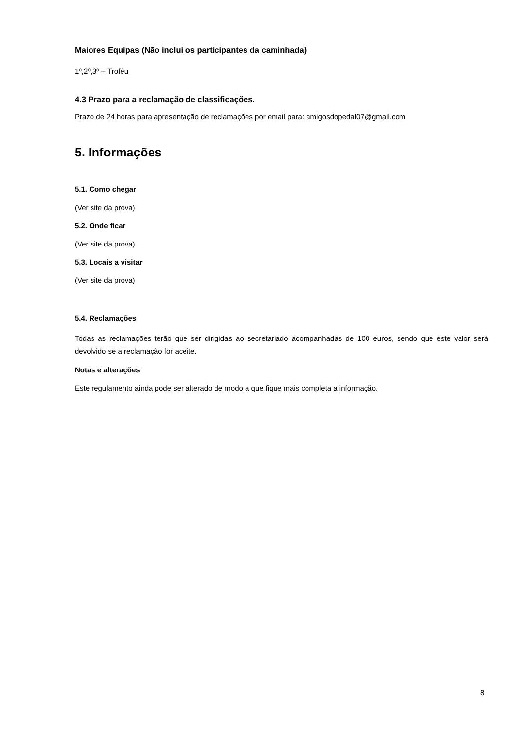Maiores Equipas (Não inclui os participantes da caminhada)
1º,2º,3º – Troféu
4.3 Prazo para a reclamação de classificações.
Prazo de 24 horas para apresentação de reclamações por email para: amigosdopedal07@gmail.com
5. Informações
5.1. Como chegar
(Ver site da prova)
5.2. Onde ficar
(Ver site da prova)
5.3. Locais a visitar
(Ver site da prova)
5.4. Reclamações
Todas as reclamações terão que ser dirigidas ao secretariado acompanhadas de 100 euros, sendo que este valor será devolvido se a reclamação for aceite.
Notas e alterações
Este regulamento ainda pode ser alterado de modo a que fique mais completa a informação.
8